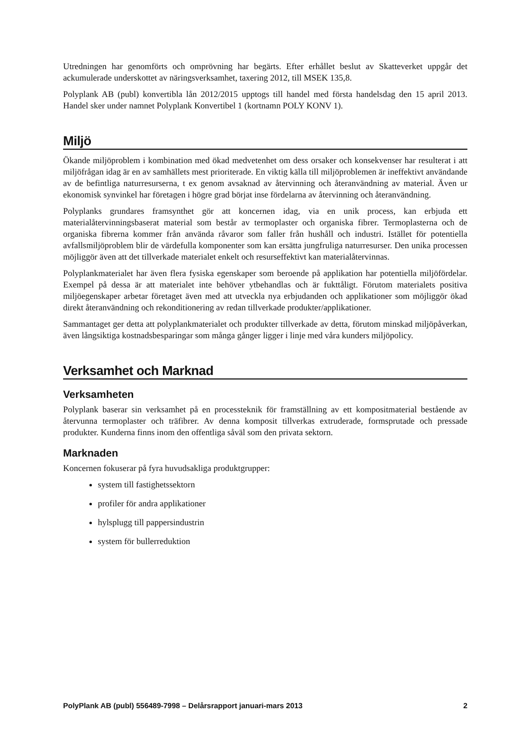Utredningen har genomförts och omprövning har begärts. Efter erhållet beslut av Skatteverket uppgår det ackumulerade underskottet av näringsverksamhet, taxering 2012, till MSEK 135,8.
Polyplank AB (publ) konvertibla lån 2012/2015 upptogs till handel med första handelsdag den 15 april 2013. Handel sker under namnet Polyplank Konvertibel 1 (kortnamn POLY KONV 1).
Miljö
Ökande miljöproblem i kombination med ökad medvetenhet om dess orsaker och konsekvenser har resulterat i att miljöfrågan idag är en av samhällets mest prioriterade. En viktig källa till miljöproblemen är ineffektivt användande av de befintliga naturresurserna, t ex genom avsaknad av återvinning och återanvändning av material. Även ur ekonomisk synvinkel har företagen i högre grad börjat inse fördelarna av återvinning och återanvändning.
Polyplanks grundares framsynthet gör att koncernen idag, via en unik process, kan erbjuda ett materialåtervinningsbaserat material som består av termoplaster och organiska fibrer. Termoplasterna och de organiska fibrerna kommer från använda råvaror som faller från hushåll och industri. Istället för potentiella avfallsmiljöproblem blir de värdefulla komponenter som kan ersätta jungfruliga naturresurser. Den unika processen möjliggör även att det tillverkade materialet enkelt och resurseffektivt kan materialåtervinnas.
Polyplankmaterialet har även flera fysiska egenskaper som beroende på applikation har potentiella miljöfördelar. Exempel på dessa är att materialet inte behöver ytbehandlas och är fukttåligt. Förutom materialets positiva miljöegenskaper arbetar företaget även med att utveckla nya erbjudanden och applikationer som möjliggör ökad direkt återanvändning och rekonditionering av redan tillverkade produkter/applikationer.
Sammantaget ger detta att polyplankmaterialet och produkter tillverkade av detta, förutom minskad miljöpåverkan, även långsiktiga kostnadsbesparingar som många gånger ligger i linje med våra kunders miljöpolicy.
Verksamhet och Marknad
Verksamheten
Polyplank baserar sin verksamhet på en processteknik för framställning av ett kompositmaterial bestående av återvunna termoplaster och träfibrer. Av denna komposit tillverkas extruderade, formsprutade och pressade produkter. Kunderna finns inom den offentliga såväl som den privata sektorn.
Marknaden
Koncernen fokuserar på fyra huvudsakliga produktgrupper:
system till fastighetssektorn
profiler för andra applikationer
hylsplugg till pappersindustrin
system för bullerreduktion
PolyPlank AB (publ) 556489-7998 – Delårsrapport januari-mars 2013 2